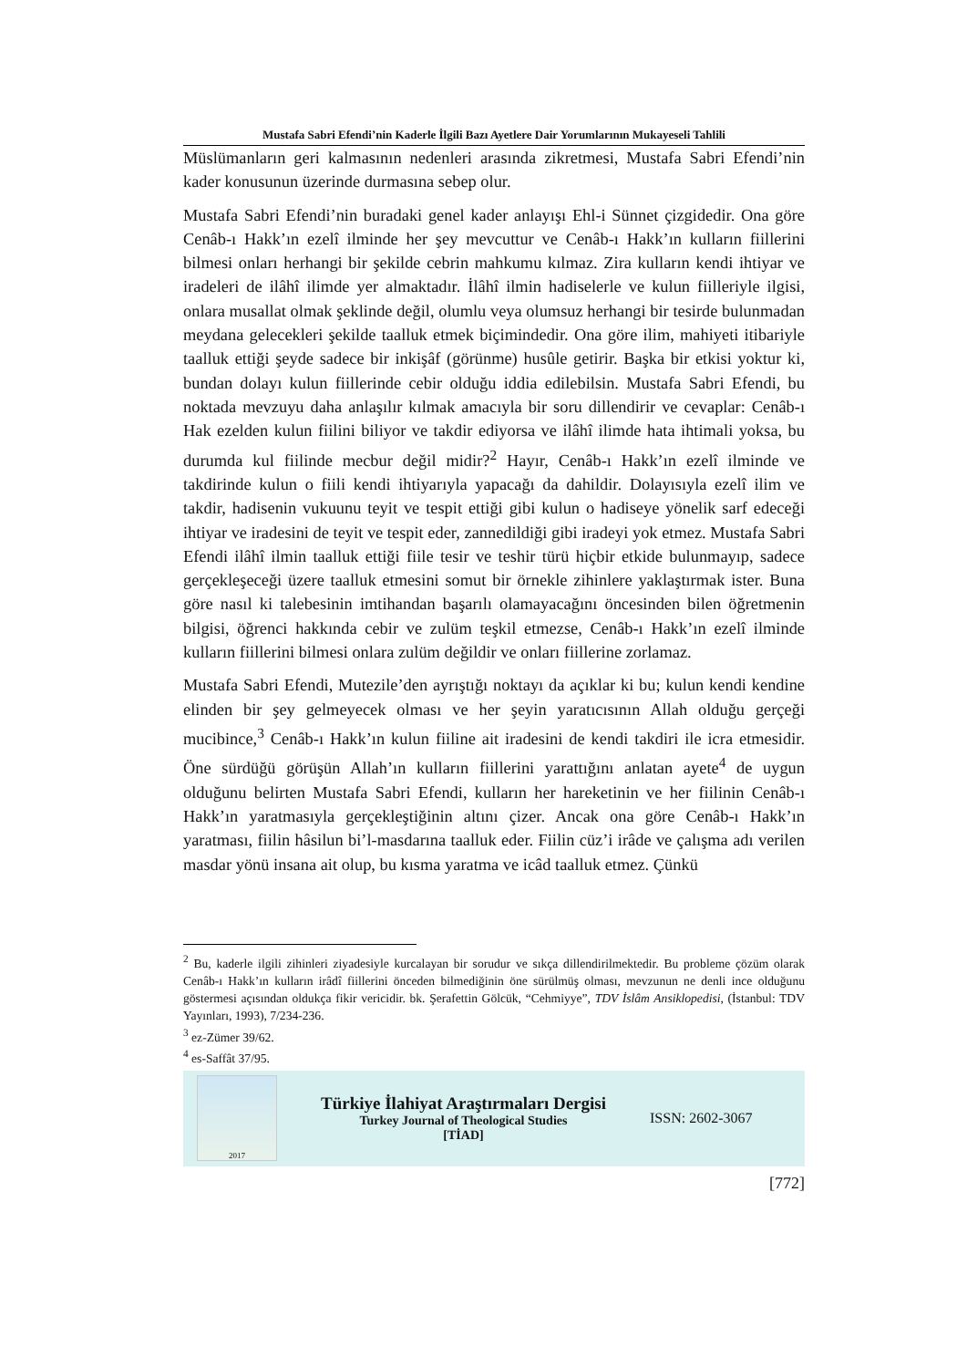Mustafa Sabri Efendi’nin Kaderle İlgili Bazı Ayetlere Dair Yorumlarının Mukayeseli Tahlili
Müslümanların geri kalmasının nedenleri arasında zikretmesi, Mustafa Sabri Efendi’nin kader konusunun üzerinde durmasına sebep olur.
Mustafa Sabri Efendi’nin buradaki genel kader anlayışı Ehl-i Sünnet çizgidedir. Ona göre Cenâb-ı Hakk’ın ezelî ilminde her şey mevcuttur ve Cenâb-ı Hakk’ın kulların fiillerini bilmesi onları herhangi bir şekilde cebrin mahkumu kılmaz. Zira kulların kendi ihtiyar ve iradeleri de ilâhî ilimde yer almaktadır. İlâhî ilmin hadiselerle ve kulun fiilleriyle ilgisi, onlara musallat olmak şeklinde değil, olumlu veya olumsuz herhangi bir tesirde bulunmadan meydana gelecekleri şekilde taalluk etmek biçimindedir. Ona göre ilim, mahiyeti itibariyle taalluk ettiği şeyde sadece bir inkişâf (görünme) husûle getirir. Başka bir etkisi yoktur ki, bundan dolayı kulun fiillerinde cebir olduğu iddia edilebilsin. Mustafa Sabri Efendi, bu noktada mevzuyu daha anlaşılır kılmak amacıyla bir soru dillendirir ve cevaplar: Cenâb-ı Hak ezelden kulun fiilini biliyor ve takdir ediyorsa ve ilâhî ilimde hata ihtimali yoksa, bu durumda kul fiilinde mecbur değil midir?<sup>2</sup> Hayır, Cenâb-ı Hakk’ın ezelî ilminde ve takdirinde kulun o fiili kendi ihtiyarıyla yapacağı da dahildir. Dolayısıyla ezelî ilim ve takdir, hadisenin vukuunu teyit ve tespit ettiği gibi kulun o hadiseye yönelik sarf edeceği ihtiyar ve iradesini de teyit ve tespit eder, zannedildiği gibi iradeyi yok etmez. Mustafa Sabri Efendi ilâhî ilmin taalluk ettiği fiile tesir ve teshir türü hiçbir etkide bulunmayıp, sadece gerçekleşeceği üzere taalluk etmesini somut bir örnekle zihinlere yaklaştırmak ister. Buna göre nasıl ki talebesinin imtihandan başarılı olamayacağını öncesinden bilen öğretmenin bilgisi, öğrenci hakkında cebir ve zulüm teşkil etmezse, Cenâb-ı Hakk’ın ezelî ilminde kulların fiillerini bilmesi onlara zulüm değildir ve onları fiillerine zorlamaz.
Mustafa Sabri Efendi, Mutezile’den ayrıştığı noktayı da açıklar ki bu; kulun kendi kendine elinden bir şey gelmeyecek olması ve her şeyin yaratıcısının Allah olduğu gerçeği mucibince,<sup>3</sup> Cenâb-ı Hakk’ın kulun fiiline ait iradesini de kendi takdiri ile icra etmesidir. Öne sürdüğü görüşün Allah’ın kulların fiillerini yarattığını anlatan ayete<sup>4</sup> de uygun olduğunu belirten Mustafa Sabri Efendi, kulların her hareketinin ve her fiilinin Cenâb-ı Hakk’ın yaratmasıyla gerçekleştiğinin altını çizer. Ancak ona göre Cenâb-ı Hakk’ın yaratması, fiilin hâsilun bi’l-masdarına taalluk eder. Fiilin cüz’i irâde ve çalışma adı verilen masdar yönü insana ait olup, bu kısma yaratma ve icâd taalluk etmez. Çünkü
<sup>2</sup> Bu, kaderle ilgili zihinleri ziyadesiyle kurcalayan bir sorudur ve sıkça dillendirilmektedir. Bu probleme çözüm olarak Cenâb-ı Hakk’ın kulların irâdî fiillerini önceden bilmediğinin öne sürülmüş olması, mevzunun ne denli ince olduğunu göstermesi açısından oldukça fikir vericidir. bk. Şerafettin Gölcük, “Cehmiyye”, TDV İslâm Ansiklopedisi, (İstanbul: TDV Yayınları, 1993), 7/234-236.
<sup>3</sup> ez-Zümer 39/62.
<sup>4</sup> es-Saffât 37/95.
2017
Türkiye İlahiyat Araştırmaları Dergisi
Turkey Journal of Theological Studies
[TİAD]
ISSN: 2602-3067
[772]